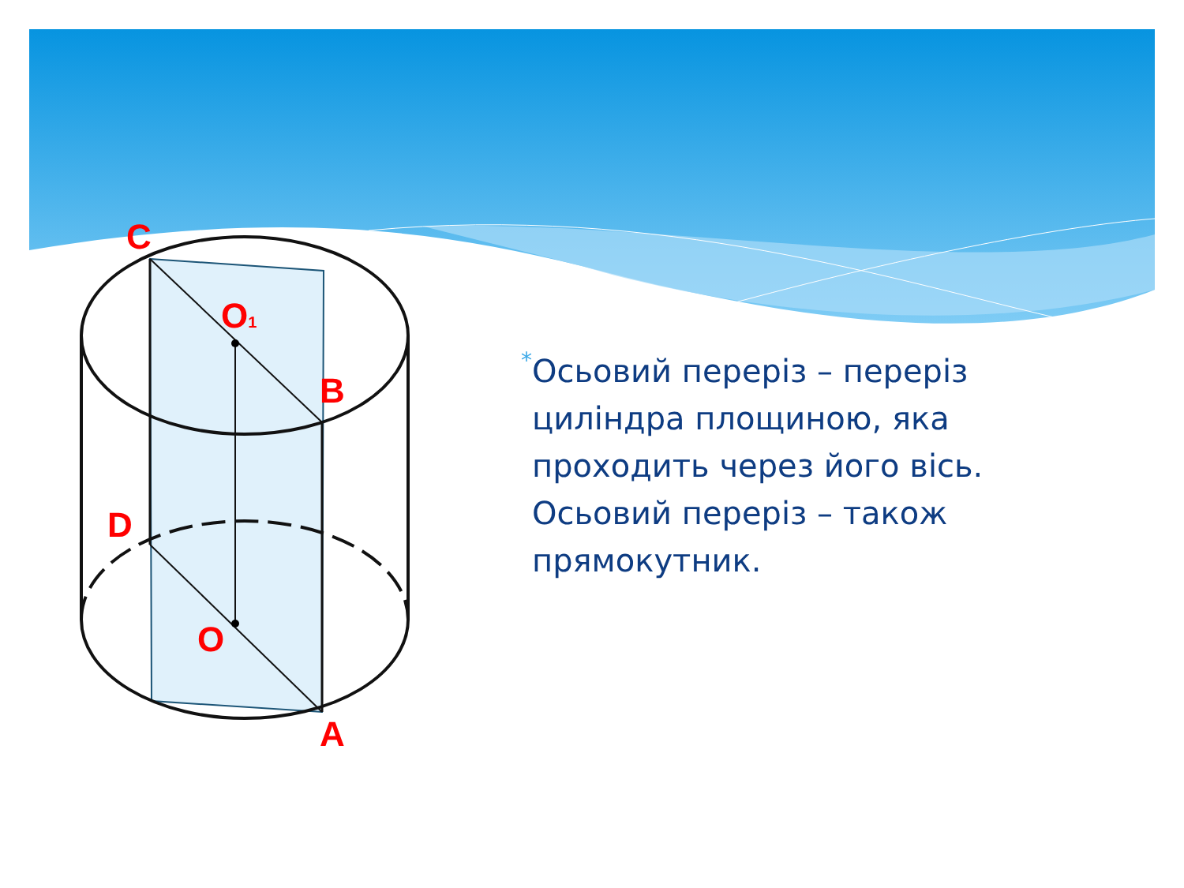C
O1
B
D
O
A
*
Осьовий переріз – переріз циліндра площиною, яка проходить через його вісь. Осьовий переріз – також прямокутник.